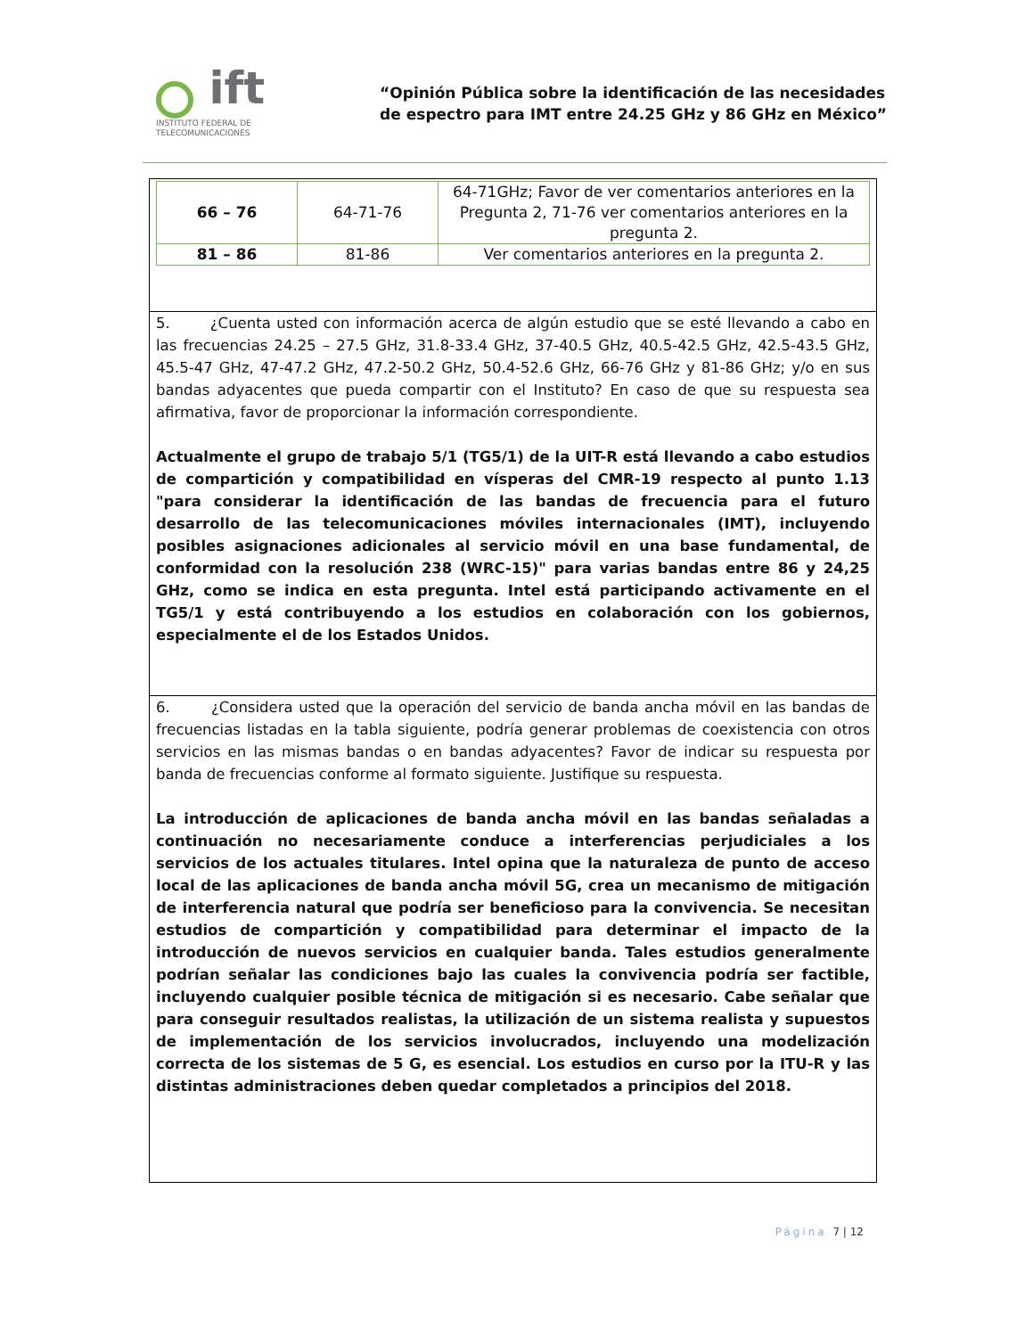ift
INSTITUTO FEDERAL DE
TELECOMUNICACIONES
“Opinión Pública sobre la identificación de las necesidades
de espectro para IMT entre 24.25 GHz y 86 GHz en México”
| 66 – 76 | 64-71-76 | 64-71GHz; Favor de ver comentarios anteriores en la Pregunta 2, 71-76 ver comentarios anteriores en la pregunta 2. |
| 81 – 86 | 81-86 | Ver comentarios anteriores en la pregunta 2. |
5. ¿Cuenta usted con información acerca de algún estudio que se esté llevando a cabo en las frecuencias 24.25 – 27.5 GHz, 31.8-33.4 GHz, 37-40.5 GHz, 40.5-42.5 GHz, 42.5-43.5 GHz, 45.5-47 GHz, 47-47.2 GHz, 47.2-50.2 GHz, 50.4-52.6 GHz, 66-76 GHz y 81-86 GHz; y/o en sus bandas adyacentes que pueda compartir con el Instituto? En caso de que su respuesta sea afirmativa, favor de proporcionar la información correspondiente.
Actualmente el grupo de trabajo 5/1 (TG5/1) de la UIT-R está llevando a cabo estudios de compartición y compatibilidad en vísperas del CMR-19 respecto al punto 1.13 "para considerar la identificación de las bandas de frecuencia para el futuro desarrollo de las telecomunicaciones móviles internacionales (IMT), incluyendo posibles asignaciones adicionales al servicio móvil en una base fundamental, de conformidad con la resolución 238 (WRC-15)" para varias bandas entre 86 y 24,25 GHz, como se indica en esta pregunta. Intel está participando activamente en el TG5/1 y está contribuyendo a los estudios en colaboración con los gobiernos, especialmente el de los Estados Unidos.
6. ¿Considera usted que la operación del servicio de banda ancha móvil en las bandas de frecuencias listadas en la tabla siguiente, podría generar problemas de coexistencia con otros servicios en las mismas bandas o en bandas adyacentes? Favor de indicar su respuesta por banda de frecuencias conforme al formato siguiente. Justifique su respuesta.
La introducción de aplicaciones de banda ancha móvil en las bandas señaladas a continuación no necesariamente conduce a interferencias perjudiciales a los servicios de los actuales titulares. Intel opina que la naturaleza de punto de acceso local de las aplicaciones de banda ancha móvil 5G, crea un mecanismo de mitigación de interferencia natural que podría ser beneficioso para la convivencia. Se necesitan estudios de compartición y compatibilidad para determinar el impacto de la introducción de nuevos servicios en cualquier banda. Tales estudios generalmente podrían señalar las condiciones bajo las cuales la convivencia podría ser factible, incluyendo cualquier posible técnica de mitigación si es necesario. Cabe señalar que para conseguir resultados realistas, la utilización de un sistema realista y supuestos de implementación de los servicios involucrados, incluyendo una modelización correcta de los sistemas de 5 G, es esencial. Los estudios en curso por la ITU-R y las distintas administraciones deben quedar completados a principios del 2018.
Página 7 | 12